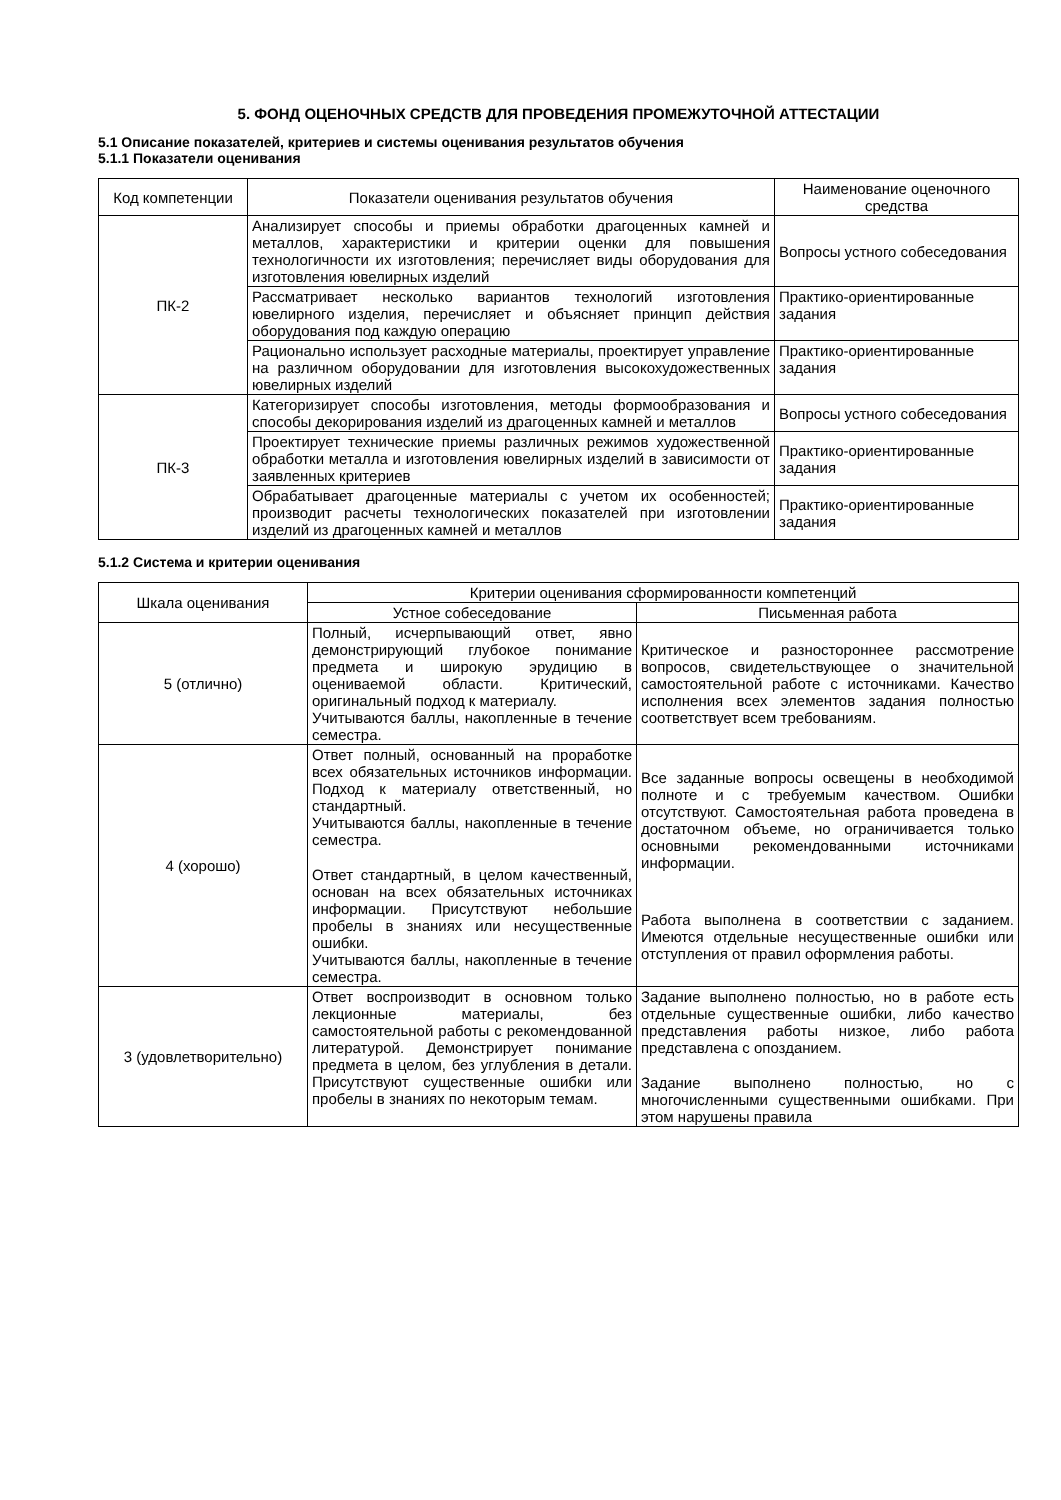5. ФОНД ОЦЕНОЧНЫХ СРЕДСТВ ДЛЯ ПРОВЕДЕНИЯ ПРОМЕЖУТОЧНОЙ АТТЕСТАЦИИ
5.1 Описание показателей, критериев и системы оценивания результатов обучения
5.1.1 Показатели оценивания
| Код компетенции | Показатели оценивания результатов обучения | Наименование оценочного средства |
| --- | --- | --- |
| ПК-2 | Анализирует способы и приемы обработки драгоценных камней и металлов, характеристики и критерии оценки для повышения технологичности их изготовления; перечисляет виды оборудования для изготовления ювелирных изделий | Вопросы устного собеседования |
| | Рассматривает несколько вариантов технологий изготовления ювелирного изделия, перечисляет и объясняет принцип действия оборудования под каждую операцию | Практико-ориентированные задания |
| | Рационально использует расходные материалы, проектирует управление на различном оборудовании для изготовления высокохудожественных ювелирных изделий | Практико-ориентированные задания |
| ПК-3 | Категоризирует способы изготовления, методы формообразования и способы декорирования изделий из драгоценных камней и металлов | Вопросы устного собеседования |
| | Проектирует технические приемы различных режимов художественной обработки металла и изготовления ювелирных изделий в зависимости от заявленных критериев | Практико-ориентированные задания |
| | Обрабатывает драгоценные материалы с учетом их особенностей; производит расчеты технологических показателей при изготовлении изделий из драгоценных камней и металлов | Практико-ориентированные задания |
5.1.2 Система и критерии оценивания
| Шкала оценивания | Критерии оценивания сформированности компетенций | |
| --- | --- | --- |
| | Устное собеседование | Письменная работа |
| 5 (отлично) | Полный, исчерпывающий ответ, явно демонстрирующий глубокое понимание предмета и широкую эрудицию в оцениваемой области. Критический, оригинальный подход к материалу. Учитываются баллы, накопленные в течение семестра. | Критическое и разностороннее рассмотрение вопросов, свидетельствующее о значительной самостоятельной работе с источниками. Качество исполнения всех элементов задания полностью соответствует всем требованиям. |
| 4 (хорошо) | Ответ полный, основанный на проработке всех обязательных источников информации. Подход к материалу ответственный, но стандартный. Учитываются баллы, накопленные в течение семестра. Ответ стандартный, в целом качественный, основан на всех обязательных источниках информации. Присутствуют небольшие пробелы в знаниях или несущественные ошибки. Учитываются баллы, накопленные в течение семестра. | Все заданные вопросы освещены в необходимой полноте и с требуемым качеством. Ошибки отсутствуют. Самостоятельная работа проведена в достаточном объеме, но ограничивается только основными рекомендованными источниками информации. Работа выполнена в соответствии с заданием. Имеются отдельные несущественные ошибки или отступления от правил оформления работы. |
| 3 (удовлетворительно) | Ответ воспроизводит в основном только лекционные материалы, без самостоятельной работы с рекомендованной литературой. Демонстрирует понимание предмета в целом, без углубления в детали. Присутствуют существенные ошибки или пробелы в знаниях по некоторым темам. | Задание выполнено полностью, но в работе есть отдельные существенные ошибки, либо качество представления работы низкое, либо работа представлена с опозданием. Задание выполнено полностью, но с многочисленными существенными ошибками. При этом нарушены правила |